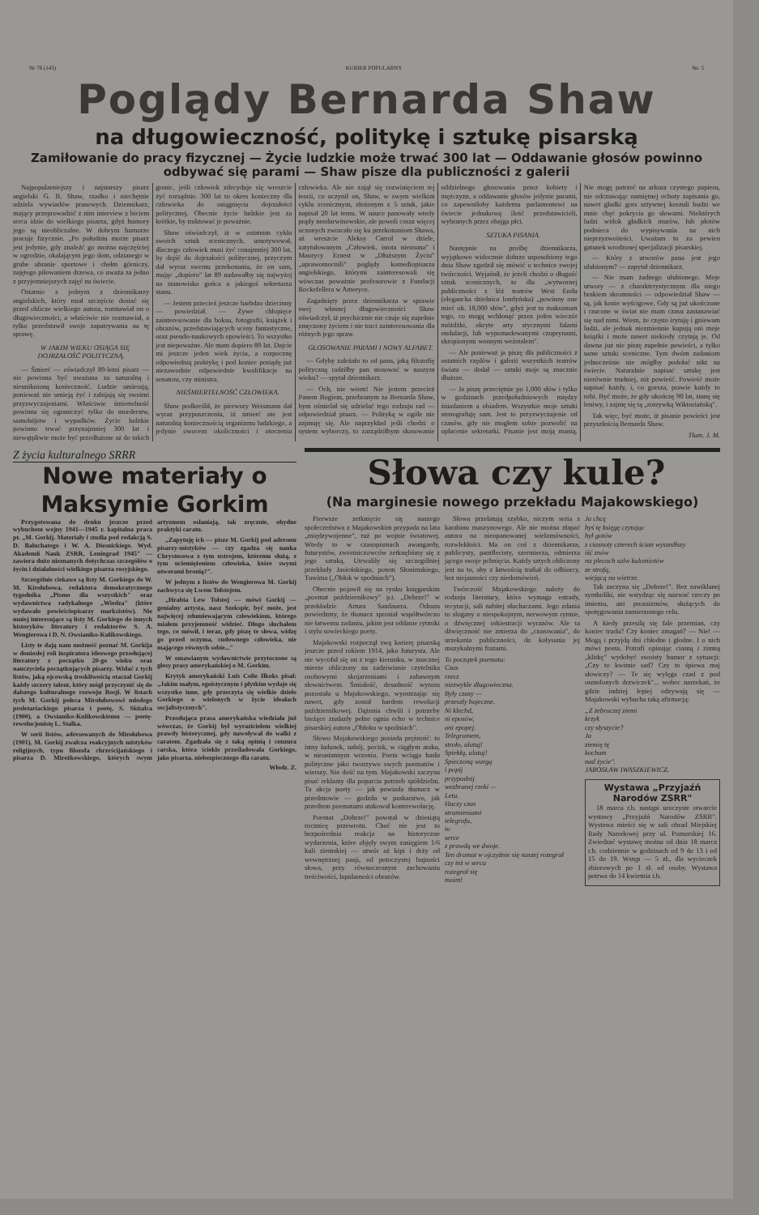Nr 76 (143) KURIER POPULARNY Str. 5
Poglądy Bernarda Shaw
na długowieczność, politykę i sztukę pisarską
Zamiłowanie do pracy fizycznej — Życie ludzkie może trwać 300 lat — Oddawanie głosów powinno odbywać się parami — Shaw pisze dla publiczności z galerii
Najpopularniejszy i najstarszy pisarz angielski G. B. Shaw, rzadko i niechętnie udziela wywiadów prasowych. Dziennikarz, mający przeprowadzić z nim interview z biciem serca idzie do wielkiego pisarza, gdyż humory jego są nieobliczalne. W dobrym humorze pracuje fizycznie. „Po południu morze pisarz jest jedynie, gdy znaleźć go można najczęściej w ogrodzie, okalającym jego dom, odzianego w grube ubranie sportowe i chełm górniczy, zajętego piłowaniem drzewa, co uważa za jedno z przyjemniejszych zajęć na świecie.
Ostatnio z jednym z dziennikarzy angielskich, który miał szczęście dostać się przed oblicze wielkiego autora, rozmawiał on o długowieczności, a właściwie nie rozmawiał, a tylko przedstawił swoje zapatrywania na tę sprawę.
W JAKIM WIEKU OSIĄGA SIĘ DOJRZAŁOŚĆ POLITYCZNĄ.
— Śmierć — oświadczył 89-letni pisarz — nie powinna być uważana za naturalną i nieuniknioną konieczność. Ludzie umierają, ponieważ nie umieją żyć i zabijają się swoimi przyzwyczajeniami. Właściwie śmiertelność powinna się ograniczyć tylko do morderstw, samobójstw i wypadków. Życie ludzkie powinno trwać przynajmniej 300 lat i niewątpliwie może być przedłużone aż do takich granic, jeśli człowiek zdecyduje się wreszcie żyć rozsądnie. 300 lat to okres konieczny dla człowieka do osiągnięcia dojrzałości politycznej. Obecnie życie ludzkie jest za krótkie, by traktować je poważnie.
Shaw oświadczył, iż w ostatnim cyklu swoich sztuk scenicznych, umotywował, dlaczego człowiek musi żyć conajmniej 300 lat, by dojść do dojrzałości politycznej, przyczym dał wyraz swemu przekonaniu, że on sam, mając „dopiero" lat 89 nadawałby się najwyżej na stanowisko gońca u jakiegoś sekretarza stanu.
— Jestem przecież jeszcze barbdzo dziecinny — powiedział. — Żywe chłopięce zainteresowanie dla boksu, fotografii, książek i obrazów, przedstawiających sceny fantastyczne, oraz pseudo-naukowych opowieści. To wszystko jest niepoważne. Ale mam dopiero 89 lat. Dajcie mi jeszcze jeden wiek życia, a rozpocznę odpowiednią praktykę i pod koniec posiądę już niezawodnie odpowiednie kwalifikacje na senatora, czy ministra.
NIEŚMIERTELNOŚĆ CZŁOWIEKA.
Shaw podkreślił, że pierwszy Weismann dał wyraz przypuszczeniu, iż śmierć nie jest naturalną koniecznością organizmu ludzkiego, a jedynie owocem okoliczności i otoczenia człowieka. Ale nie zajął się rozwinięciem tej teorii, co uczynił on, Shaw, w swym wielkim cyklu scenicznym, złożonym z 5 sztuk, jakie napisał 20 lat temu. W nauce panowały wtedy prądy neodarwinowskie, ale powoli coraz więcej uczonych zwracało się ku przekonaniom Shawa, aż wreszcie Aleksy Carrol w dziele, zatytułowanym „Człowiek, istota nieznana" i Maurycy Ernest w „Dłuższym Życiu" „uprawomocnili" poglądy komediopisarza angielskiego, którymi zainteresowali się wówczas poważnie profesorowie z Fundacji Rockefellera w Ameryce.
Zagadnięty przez dziennikarza w sprawie swej własnej długowieczności Shaw oświadczył, iż psychicznie nie czuje się zupełnie zmęczony życiem i nie traci zainteresowania dla różnych jego spraw.
GŁOSOWANIE PARAMI I NOWY ALFABET.
— Gdyby zależało to od pana, jaką filozofię polityczną radziłby pan stosować w naszym wieku? — spytał dziennikarz.
— Och, nie wiem! Nie jestem przecież Panem Bogiem, przebranym za Bernarda Shaw, bym ośmielał się udzielać tego rodzaju rad — odpowiedział pisarz. — Polityką w ogóle nie zajmuję się. Ale naprzykład jeśli chodzi o system wyborczy, to zarządziłbym skasowanie oddzielnego głosowania przez kobiety i mężczyzn, a oddawanie głosów jedynie parami, co zapewniłoby każdemu parlamentowi na świecie jednakową ilość przedstawicieli, wybranych przez obajga płci.
SZTUKA PISANIA.
Następnie na prośbę dziennikarza, wyjątkowo widocznie dobrze usposobiony tego dnia Shaw zgodził się mówić o technice swojej twórczości. Wyjaśnił, że jeżeli chodzi o długość sztuk scenicznych, to dla „wytwornej publiczności z lóż teatrów West Endu (elegancka dzielnica londyńska) „powinny one mieć ok. 18,000 słów", gdyż jest to maksimum tego, co mogą wchłonąć przez jeden wieczór móżdżki, okryte arty stycznymi falami ondulacji, lub wypomadowanymi czuprynami, skropionymi wonnym weżetalem".
— Ale ponieważ ja piszę dla publiczności z ostatnich rzędów i galerii wszystkich teatrów świata — dodał — sztuki moje są znacznie dłuższe.
— Ja piszę przeciętnie po 1,000 słów i tylko w godzinach przedpołudniowych między śniadaniem a obiadem. Wszystkie moje sztuki stenografuję sam. Jest to przyzwyczajenie od czasów, gdy nie mogłem sobie pozwolić na opłacenie sekretarki. Pisanie jest moją manią. Nie mogę patrzeć na arkusz czystego papieru, nie odczuwając namiętnej ochoty zapisania go, nawet gładki gors sztywnej koszuli budzi we mnie chęć pokrycia go słowami. Niektórych ludzi widok gładkich murów, lub płotów podnieca do wypisywania na nich nieprzyzwoitości. Uważam to za pewien gatunek wrodzonej specjalizacji pisarskiej.
— Który z utworów pana jest jego ulubionym? — zapytał dziennikarz.
— Nie mam żadnego ulubionego. Moje utwory — z charakterystycznym dla niego brakiem skromności — odpowiedział Shaw — są, jak konie wyścigowe. Gdy są już ukończone i rzucone w świat nie mam czasu zastanawiać się nad nimi. Wiem, że często irytuję i gniewam ludzi, ale jednak niezmiennie kupują oni moje książki i może nawet niekiedy czytają je. Od dawna już nie piszę zupełnie powieści, a tylko same sztuki sceniczne. Tym dwóm zadaniom jednocześnie nie mógłby podołać nikt na świecie. Naturalnie napisać sztukę jest nierównie trudniej, niż powieść. Powieść może napisać każdy, i, co gorsza, prawie każdy to robi. Być może, że gdy ukończę 90 lat, stanę się leniwy, i zajmę się tą „rozrywką Wiktoriańską".
Tak więc, być może, iż pisanie powieści jest przyszłością Bernarda Shaw.
Tłum. J. M.
Z życia kulturalnego SRRR
Nowe materiały o Maksymie Gorkim
Przygotowana do druku jeszcze przed wybuchem wojny 1941—1945 r. kapitalna praca pt. „M. Gorkij. Materiały i studia pod redakcją S. D. Baluchatego i W. A. Diesnickiego. Wyd. Akademii Nauk ZSRR, Leningrad 1945" — zawiera dużo nieznanych dotychczas szczegółów o życiu i działalności wielkiego pisarza rosyjskiego.
Szczególnie ciekawe są listy M. Gorkiego do W. M. Kirołubowa, redaktora demokratycznego tygodnika „Pismo dla wszystkich" oraz wydawnictwa radykalnego „Wiedza" (które wydawało powieściopisarzy marksistów). Nie mniej interesujące są listy M. Gorkiego do innych historyków literatury i redaktorów S. A. Wengierowa i D. N. Owsianiko-Kulikowskiego.
Listy te dają nam możność poznać M. Gorkija w doniosłej roli inspiratora ideowego przodującej literatury z początku 20-go wieku oraz nauczyciela początkujących pisarzy. Widać z tych listów, jaką ojcowską troskliwością otaczał Gorkij każdy szczery talent, który mógł przyczynić się do dalszego kulturalnego rozwoju Rosji. W listach tych M. Gorkij poleca Mirołubowowi młodego proletariackiego pisarza i poetę, S. Skitalca (1900), a Owsianiko-Kulikowskiemu — poetę-rewolucjonistę L. Stalka.
W serii listów, adresowanych do Mirołubowa (1901), M. Gorkij zwalcza reakcyjnych mistyków religijnych, typu filozofa chrześcijańskiego i pisarza D. Mireżkowskiego, których swym artyzmem osłaniają, tak zręcznie, ohydne praktyki caratu.
„Zapytuję ich — pisze M. Gorkij pod adresem pisarzy-mistyków — czy zgadza się nauka Chrystusowa z tym ustrojem, któremu służą, z tym uciemiężeniem człowieka, które swymi utworami bronią?".
W jednym z listów do Wengierowa M. Gorkij zachwyca się Lwem Tołstojem.
„Hrabia Lew Tołstoj — mówi Gorkij — genialny artysta, nasz Szekspir, być może, jest najwięcej zdumiewającym człowiekiem, którego miałem przyjemność widzieć. Długo słuchałem tego, co mówił, i teraz, gdy piszę te słowa, widzę go przed oczyma, cudownego człowieka, nie mającego równych sobie..."
W omawianym wydawnictwie przytoczone są głosy prasy amerykańskiej o M. Gorkim.
Krytyk amerykański Luis Colie Ilkoks pisał: „Jakim małym, egoistycznym i płytkim wydaje się wszystko inne, gdy przeczyta się wielkie dzieło Gorkiego o wielonych w życie ideałach socjalistycznych".
Przodująca prasa amerykańska wiedziała już wówczas, że Gorkij był wyrazicielem wielkiej prawdy historycznej, gdy nawoływał do walki z caratem. Zgadzała się z taką opinią i cenzura carska, która ściekle prześladowała Gorkiego, jako pisarza, niebezpiecznego dla caratu.
Włodz. Z.
Słowa czy kule?
(Na marginesie nowego przekładu Majakowskiego)
Pierwsze zetknięcie się naszego społeczeństwa z Majakowskim przypada na lata „międzywojenne", tuż po wojnie światowej. Wtedy to w czasopismach awangardy, futurystów, zwrotniczowców zetknęliśmy się z jego sztuką. Utrwaliły się szczególniej przekłady Jasieńskiego, potem Słonimskiego, Tuwima („Obłok w spodniach").
Obecnie pojawił się na rynku księgarskim „poemat październikowy" p.t. „Dobrze!" w przekładzie Artura Sandauera. Odrazu powiedzmy, że tłumacz sprostał współtwórczo nie łatwemu zadaniu, jakim jest oddanie rytmiki i stylu sowieckiego poety.
Majakowski rozpoczął swą karierę pisarską jeszcze przed rokiem 1914, jako futurysta. Ale nie wycofał się on z tego kierunku, w znacznej mierze obliczony na zadziwianie czytelnika osobowymi skojarzeniami i zabawnym słownictwem. Śmiałość, dosadność wyrazu pozostała u Majakowskiego, wyostrzając się nawet, gdy został bardem rewolucji październikowej. Dążenia chwili i potrzeby bieżące znalazły pełne ognia echo w technice pisarskiej autora „Obłoku w spodniach".
Słowo Majakowskiego posiada prężność: to istny ładunek, nabój, pocisk, w ciągłym ataku, w nieustannym wrzeniu. Poeta wciąga hasła polityczne jako tworzywo swych poematów i wierszy. Nie dość na tym. Majakowski zaczyna pisać reklamy dla poparcia potrzeb spółdzielni. Ta akcja poety — jak powiada tłumacz w przedmowie — godziła w paskarstwo, jak przedtem poematami atakował kontrrewolucję.
Poemat „Dobrze!" powstał w dziesiątą rocznicę przewrotu. Choć nie jest to bezpośrednia reakcja na historyczne wydarzenia, które objęły swym zasięgiem 1/6 kuli ziemskiej — utwór aż kipi i drży od wewnętrznej pasji, od potoczystej bujności słowa, przy równoczesnym zachowaniu treściwości, lapidarności obrazów.
Słowa przelatują szybko, niczym seria z karabinu maszynowego. Ale nie można złapać autora na nieopanowanej wielomówności, rozwlekłości. Ma on coś z dziennikarza, publicysty, pamflecisty, szermierza, odmierza jącego swoje pchnięcia. Każdy sztych obliczony jest na to, aby z łatwością trafiał do odbiorcy, bez niejasności czy niedomówień.
Twórczość Majakowskiego należy do rodzaju literatury, która wymaga estrady, recytacji, sali nabitej słuchaczami. Jego zdania to slogany o niespokojnym, nerwowym rytmie, o dźwięcznej orkiestracji wyrazów. Ale ta dźwięczność nie zmierza do „czarowania", do urzekania publiczności, do kołysania jej muzykalnymi frazami.
To początek poematu:
Czas
rzecz
niezwykle długowieczna.
Były czasy —
przeszły bajeczne.
Ni klechd,
ni eposów,
ani epopej.
Telegramem,
stroło, ulatuj!
Spiekłą, ulatuj!
Spieczoną wargą
i popij
przypadnij
wezbranej rzeki —
Letu.
Huczy czas
strumieniami
telegrafu,
to
serce
z prawdą we dwoje.
Ten dramat w ojczyźnie się naszej rozegrał
czy też w sercu
rozegrał się
moim!
Ja chcę
byś tę księgę czytając
był gotów
z ciasnoty czterech ścian wyszedłszy
iść znów
na plecach salw kulomiotów
ze strofą,
wiejącą na wietrze.
Tak zaczyna się „Dobrze!". Bez zawiklanej symboliki, nie wstydząc się nazwać rzeczy po imieniu, ani prozaizmów, służących do spotęgowania zamierzonego celu.
A kiedy przesilą się fale przemian, czy koniec trudu? Czy koniec zmagań? — Nie! — Mogą i przyjdą dni chłodne i głodne. I o nich mówi poeta. Potrafi opisując ciasną i zimną „klitkę" wydobyć swoisty humor z sytuacji: „Czy to kwitnie sad? Czy to śpiewa maj słowiczy? — Te się wylęga czad z pod osmolonych drzwiczek"... wobec narzekań, że gdzie indziej lepiej odzywają się — Majakowski wybucha taką afirmacją:
„Z żebraczej ziemi
krzyk
czy słyszycie?
Ja
ziemię tę
kocham
nad życie".
JAROSŁAW IWASZKIEWICZ.
Wystawa „Przyjaźń Narodów ZSRR"
18 marca r.b. nastąpi uroczyste otwarcie wystawy „Przyjaźń Narodów ZSRR". Wystawa mieści się w sali obrad Miejskiej Rady Narodowej przy ul. Pomorskiej 16. Zwiedzać wystawę można od dnia 18 marca r.b. codziennie w godzinach od 9 do 13 i od 15 do 19. Wstęp — 5 zł., dla wycieczek zbiorowych po 1 zł. od osoby. Wystawa potrwa do 14 kwietnia r.b.